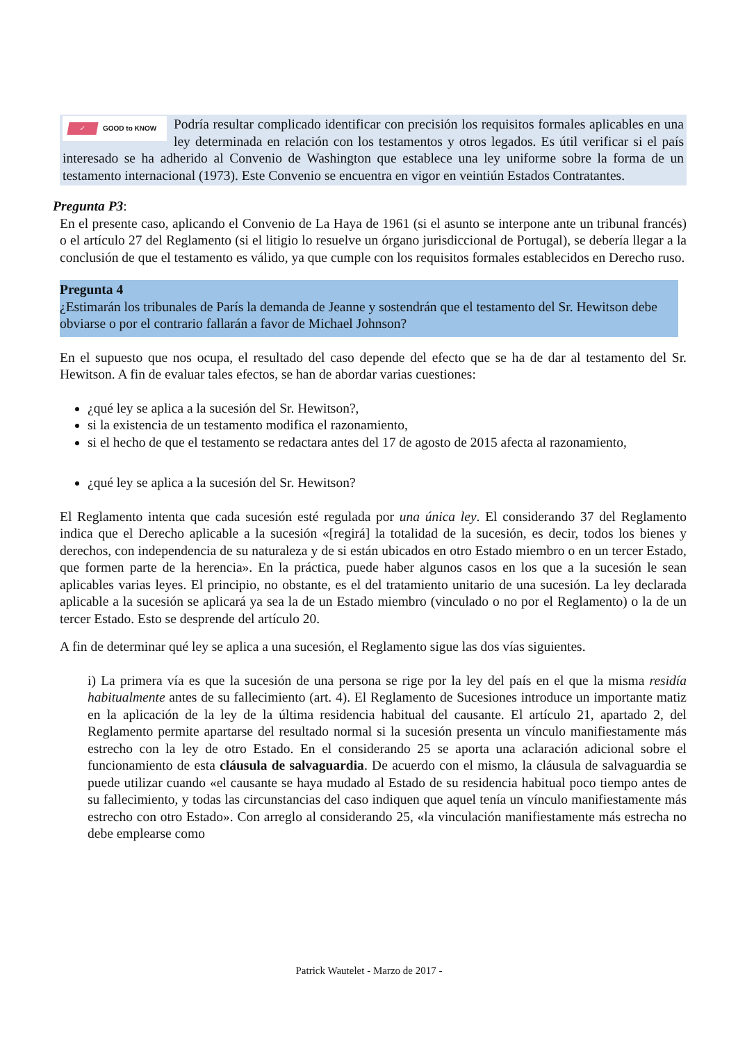✓ GOOD to KNOW
Podría resultar complicado identificar con precisión los requisitos formales aplicables en una ley determinada en relación con los testamentos y otros legados. Es útil verificar si el país interesado se ha adherido al Convenio de Washington que establece una ley uniforme sobre la forma de un testamento internacional (1973). Este Convenio se encuentra en vigor en veintiún Estados Contratantes.
Pregunta P3:
En el presente caso, aplicando el Convenio de La Haya de 1961 (si el asunto se interpone ante un tribunal francés) o el artículo 27 del Reglamento (si el litigio lo resuelve un órgano jurisdiccional de Portugal), se debería llegar a la conclusión de que el testamento es válido, ya que cumple con los requisitos formales establecidos en Derecho ruso.
Pregunta 4
¿Estimarán los tribunales de París la demanda de Jeanne y sostendrán que el testamento del Sr. Hewitson debe obviarse o por el contrario fallarán a favor de Michael Johnson?
En el supuesto que nos ocupa, el resultado del caso depende del efecto que se ha de dar al testamento del Sr. Hewitson. A fin de evaluar tales efectos, se han de abordar varias cuestiones:
¿qué ley se aplica a la sucesión del Sr. Hewitson?,
si la existencia de un testamento modifica el razonamiento,
si el hecho de que el testamento se redactara antes del 17 de agosto de 2015 afecta al razonamiento,
¿qué ley se aplica a la sucesión del Sr. Hewitson?
El Reglamento intenta que cada sucesión esté regulada por una única ley. El considerando 37 del Reglamento indica que el Derecho aplicable a la sucesión «[regirá] la totalidad de la sucesión, es decir, todos los bienes y derechos, con independencia de su naturaleza y de si están ubicados en otro Estado miembro o en un tercer Estado, que formen parte de la herencia». En la práctica, puede haber algunos casos en los que a la sucesión le sean aplicables varias leyes. El principio, no obstante, es el del tratamiento unitario de una sucesión. La ley declarada aplicable a la sucesión se aplicará ya sea la de un Estado miembro (vinculado o no por el Reglamento) o la de un tercer Estado. Esto se desprende del artículo 20.
A fin de determinar qué ley se aplica a una sucesión, el Reglamento sigue las dos vías siguientes.
i) La primera vía es que la sucesión de una persona se rige por la ley del país en el que la misma residía habitualmente antes de su fallecimiento (art. 4). El Reglamento de Sucesiones introduce un importante matiz en la aplicación de la ley de la última residencia habitual del causante. El artículo 21, apartado 2, del Reglamento permite apartarse del resultado normal si la sucesión presenta un vínculo manifiestamente más estrecho con la ley de otro Estado. En el considerando 25 se aporta una aclaración adicional sobre el funcionamiento de esta cláusula de salvaguardia. De acuerdo con el mismo, la cláusula de salvaguardia se puede utilizar cuando «el causante se haya mudado al Estado de su residencia habitual poco tiempo antes de su fallecimiento, y todas las circunstancias del caso indiquen que aquel tenía un vínculo manifiestamente más estrecho con otro Estado». Con arreglo al considerando 25, «la vinculación manifiestamente más estrecha no debe emplearse como
Patrick Wautelet - Marzo de 2017 -